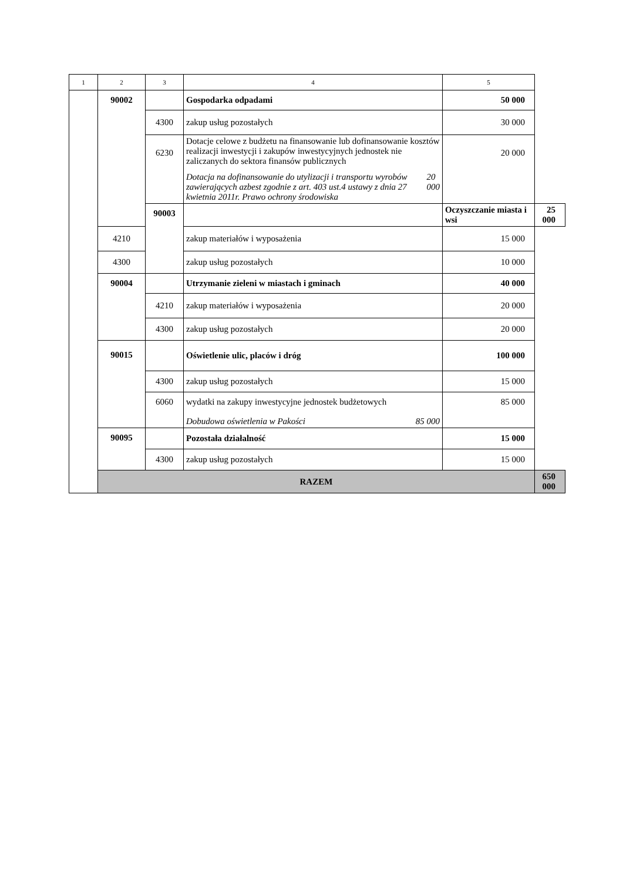| 1 | 2 | 3 | 4 | 5 | |
| --- | --- | --- | --- | --- | --- |
| | 90002 | | Gospodarka odpadami | 50 000 | |
| | | 4300 | zakup usług pozostałych | 30 000 | |
| | | 6230 | Dotacje celowe z budżetu na finansowanie lub dofinansowanie kosztów realizacji inwestycji i zakupów inwestycyjnych jednostek nie zaliczanych do sektora finansów publicznych Dotacja na dofinansowanie do utylizacji i transportu wyrobów zawierających azbest zgodnie z art. 403 ust.4 ustawy z dnia 27 kwietnia 2011r. Prawo ochrony środowiska 20 000 | 20 000 | |
| | | 90003 | | Oczyszczanie miasta i wsi | 25 000 |
| | 4210 | | zakup materiałów i wyposażenia | 15 000 | |
| | 4300 | | zakup usług pozostałych | 10 000 | |
| | 90004 | | Utrzymanie zieleni w miastach i gminach | 40 000 | |
| | | 4210 | zakup materiałów i wyposażenia | 20 000 | |
| | | 4300 | zakup usług pozostałych | 20 000 | |
| | 90015 | | Oświetlenie ulic, placów i dróg | 100 000 | |
| | | 4300 | zakup usług pozostałych | 15 000 | |
| | | 6060 | wydatki na zakupy inwestycyjne jednostek budżetowych Dobudowa oświetlenia w Pakości 85 000 | 85 000 | |
| | 90095 | | Pozostała działalność | 15 000 | |
| | | 4300 | zakup usług pozostałych | 15 000 | |
| | RAZEM | | | | 650 000 |